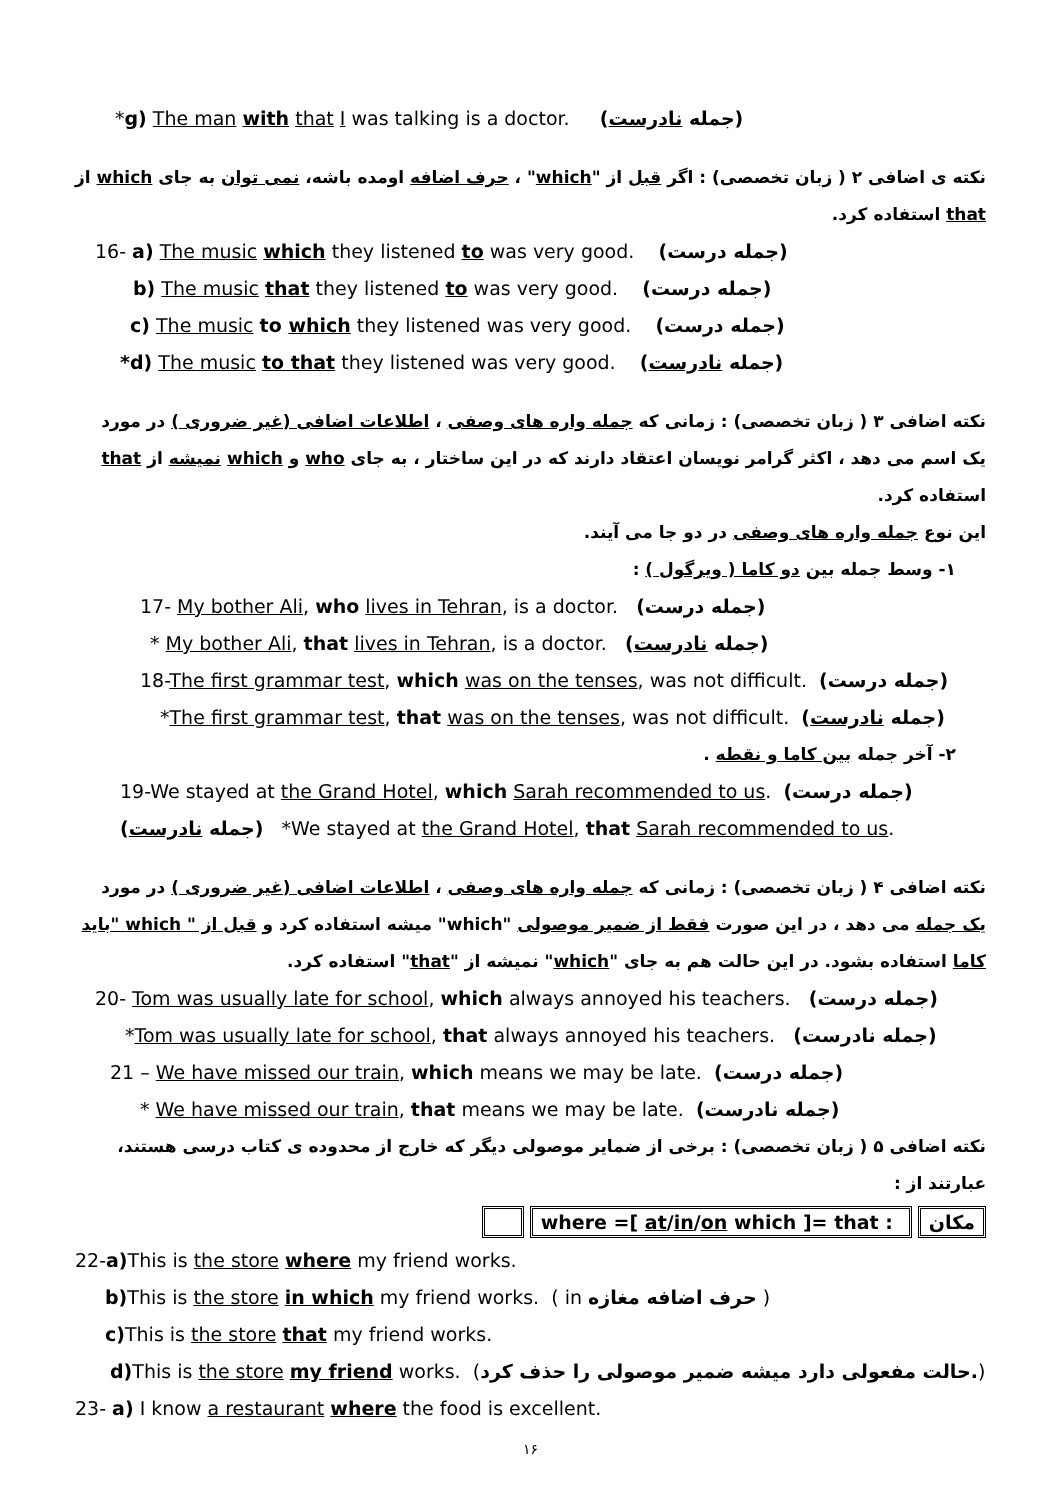*g) The man with that I was talking is a doctor. (جمله نادرست)
نکته ی اضافی ۲ ( زبان تخصصی) : اگر قبل از "which" ، حرف اضافه اومده باشه، نمی توان به جای which از that استفاده کرد.
16- a) The music which they listened to was very good. (جمله درست)
b) The music that they listened to was very good. (جمله درست)
c) The music to which they listened was very good. (جمله درست)
*d) The music to that they listened was very good. (جمله نادرست)
نکته اضافی ۳ ( زبان تخصصی) : زمانی که جمله واره های وصفی ، اطلاعات اضافی (غیر ضروری ) در مورد یک اسم می دهد ، اکثر گرامر نویسان اعتقاد دارند که در این ساختار ، به جای who و which نمیشه از that استفاده کرد.
این نوع جمله واره های وصفی در دو جا می آیند.
۱- وسط جمله بین دو کاما ( ویرگول ) :
17- My bother Ali, who lives in Tehran, is a doctor. (جمله درست)
* My bother Ali, that lives in Tehran, is a doctor. (جمله نادرست)
18-The first grammar test, which was on the tenses, was not difficult. (جمله درست)
*The first grammar test, that was on the tenses, was not difficult. (جمله نادرست)
۲- آخر جمله بین کاما و نقطه .
19-We stayed at the Grand Hotel, which Sarah recommended to us. (جمله درست)
(جمله نادرست) *We stayed at the Grand Hotel, that Sarah recommended to us.
نکته اضافی ۴ ( زبان تخصصی) : زمانی که جمله واره های وصفی ، اطلاعات اضافی (غیر ضروری ) در مورد یک جمله می دهد ، در این صورت فقط از ضمیر موصولی "which" میشه استفاده کرد و قبل از " which "باید کاما استفاده بشود. در این حالت هم به جای "which" نمیشه از "that" استفاده کرد.
20- Tom was usually late for school, which always annoyed his teachers. (جمله درست)
*Tom was usually late for school, that always annoyed his teachers. (جمله نادرست)
21 – We have missed our train, which means we may be late. (جمله درست)
* We have missed our train, that means we may be late. (جمله نادرست)
نکته اضافی ۵ ( زبان تخصصی) : برخی از ضمایر موصولی دیگر که خارج از محدوده ی کتاب درسی هستند، عبارتند از :
مکان where =[ at/in/on which ]= that :
22-a) This is the store where my friend works.
b) This is the store in which my friend works. ( in حرف اضافه مغازه )
c) This is the store that my friend works.
d) This is the store my friend works. (حالت مفعولی دارد میشه ضمیر موصولی را حذف کرد.)
23- a) I know a restaurant where the food is excellent.
۱۶